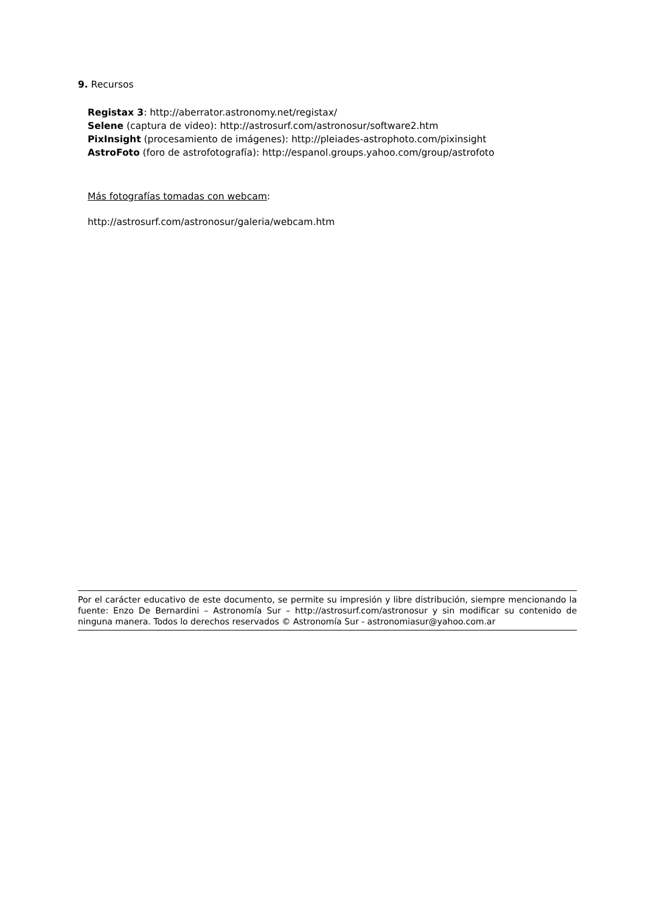9. Recursos
Registax 3: http://aberrator.astronomy.net/registax/
Selene (captura de video): http://astrosurf.com/astronosur/software2.htm
PixInsight (procesamiento de imágenes): http://pleiades-astrophoto.com/pixinsight
AstroFoto (foro de astrofotografía): http://espanol.groups.yahoo.com/group/astrofoto
Más fotografías tomadas con webcam:
http://astrosurf.com/astronosur/galeria/webcam.htm
Por el carácter educativo de este documento, se permite su impresión y libre distribución, siempre mencionando la fuente: Enzo De Bernardini – Astronomía Sur – http://astrosurf.com/astronosur y sin modificar su contenido de ninguna manera. Todos lo derechos reservados © Astronomía Sur - astronomiasur@yahoo.com.ar